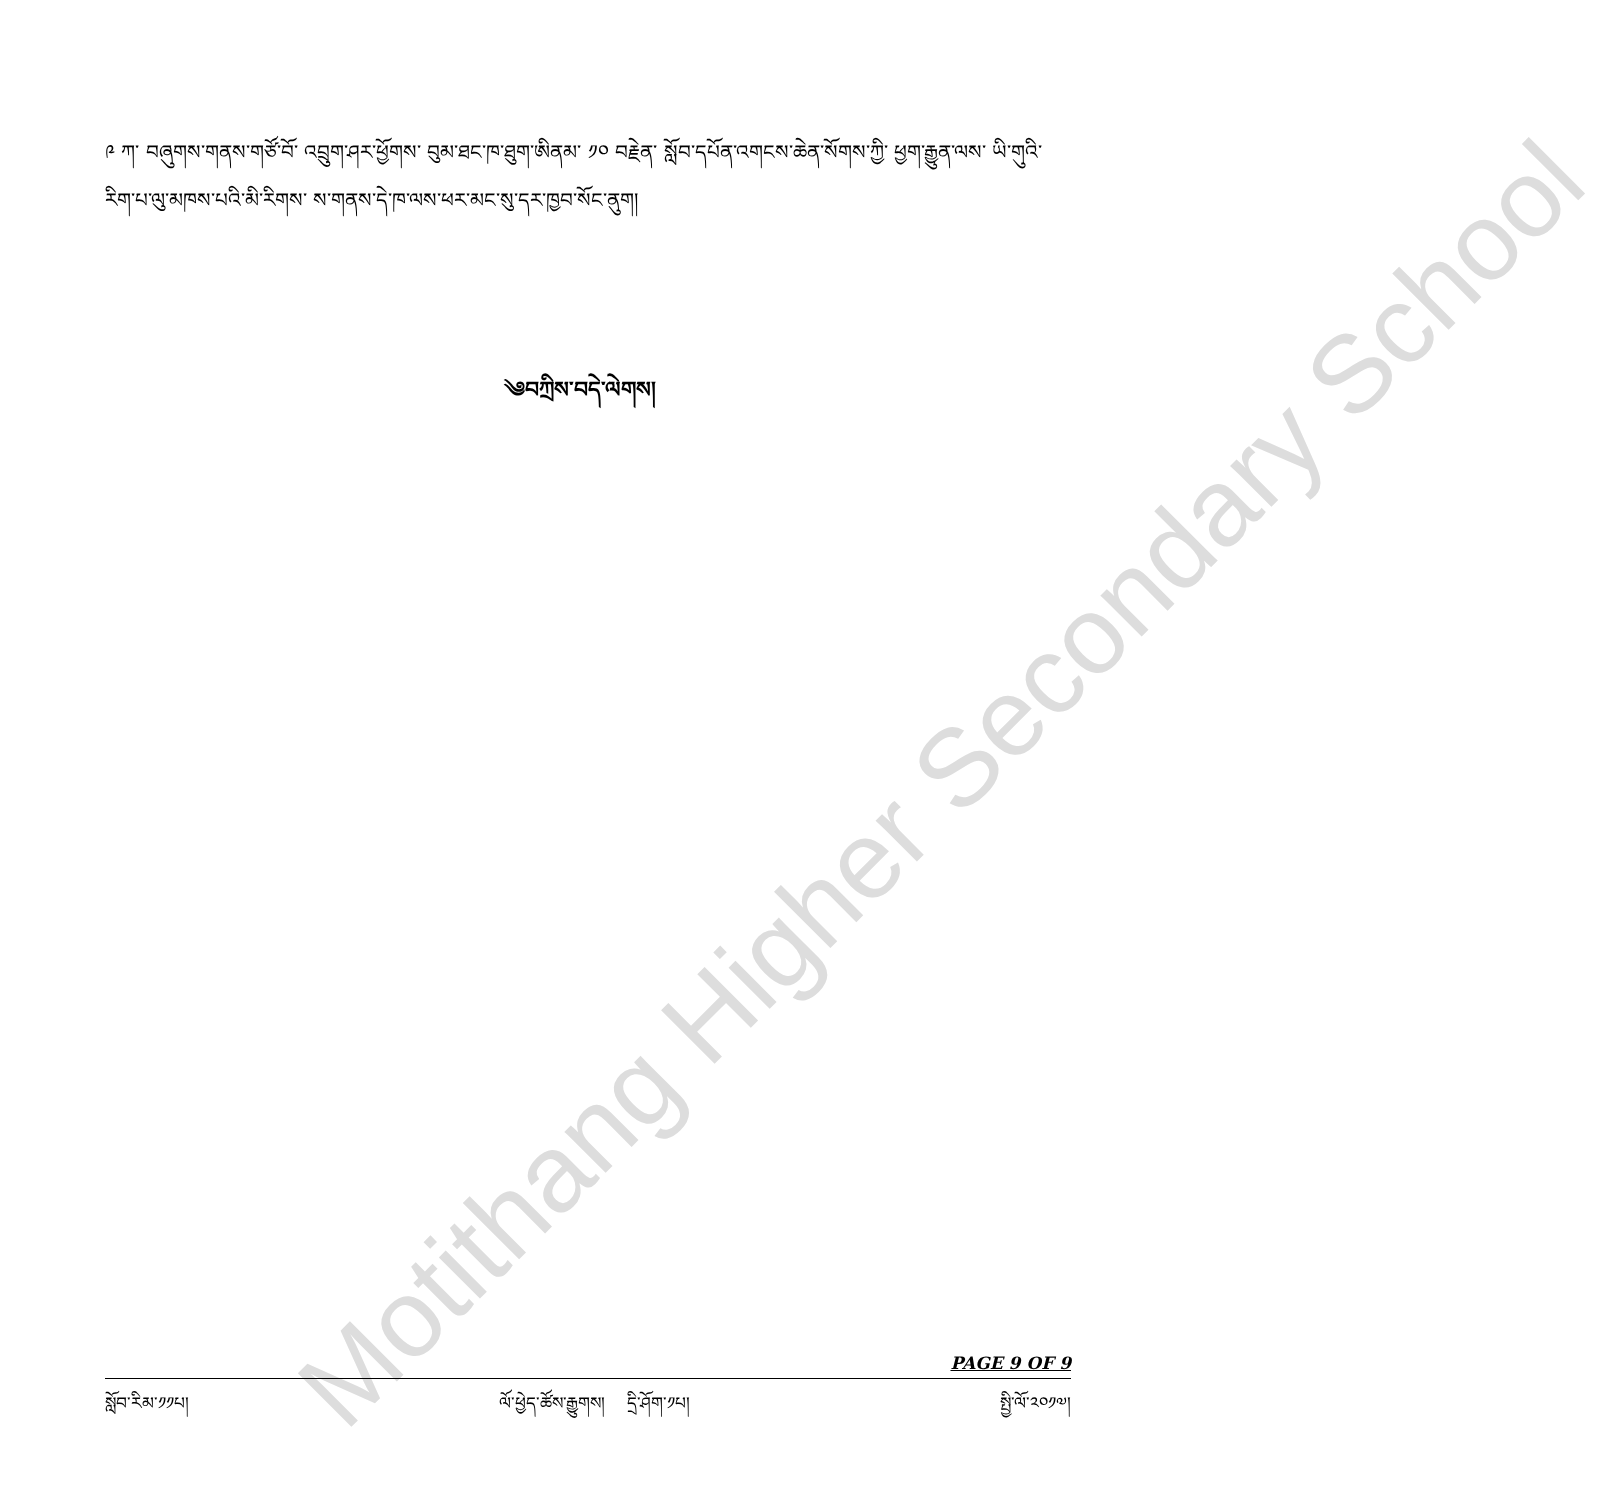Motithang Higher Secondary School
༩ ཀ་ བཞུགས་གནས་གཙོ་བོ་ འབྲུག་ཤར་ཕྱོགས་ བུམ་ཐང་ཁ་ཐུག་ཨིནམ་ ༡༠ བརྗེན་ སློབ་དཔོན་འགངས་ཆེན་སོགས་ཀྱི་ ཕྱག་རྒྱུན་ལས་ ཡི་གུའི་རིག་པ་ལུ་མཁས་པའི་མི་རིགས་ ས་གནས་དེ་ཁ་ལས་ཕར་མང་སུ་དར་ཁྱབ་སོང་ནུག།
༄བཀྲིས་བདེ་ལེགས།
PAGE 9 OF 9
སློབ་རིམ་༡༡པ། ལོ་ཕྱེད་ཚོས་རྒྱུགས། དྲི་ཤོག་༡པ། སྤྱི་ལོ་༢༠༡༧།